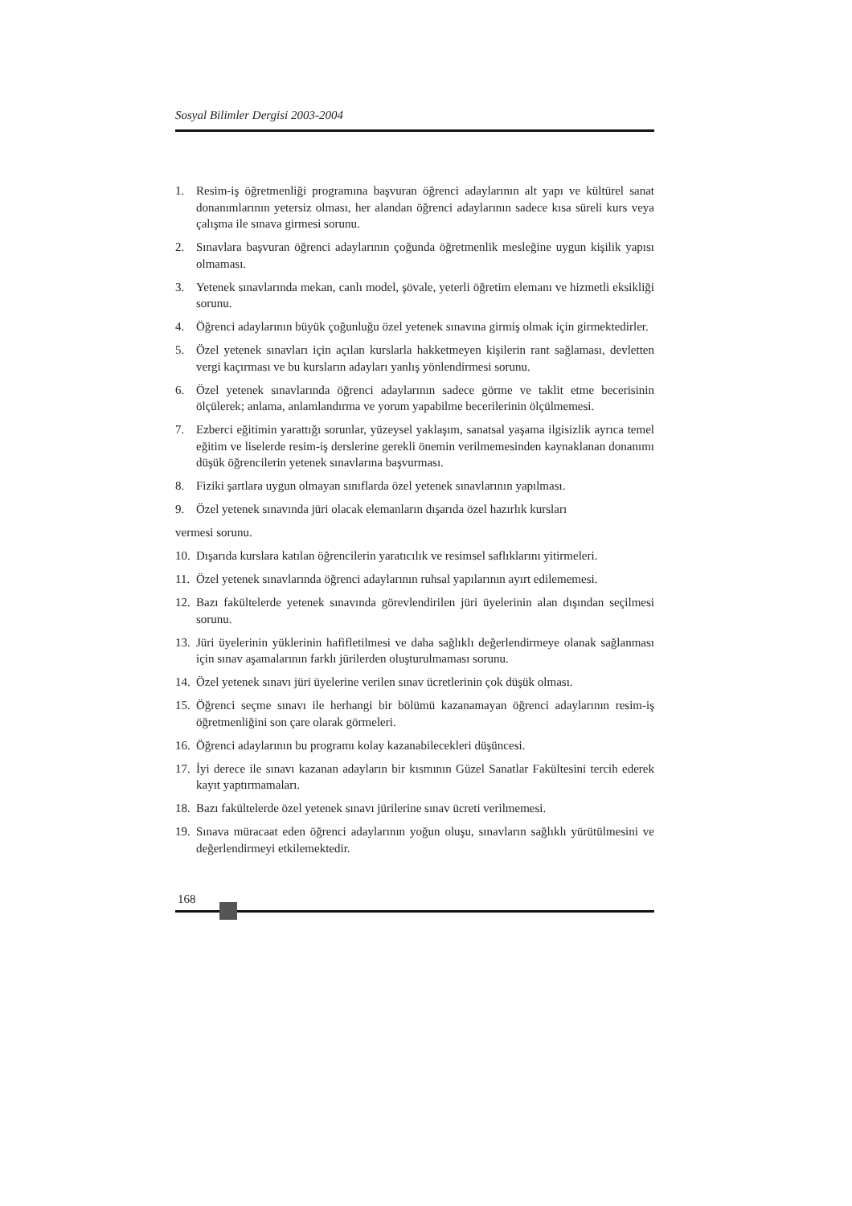Sosyal Bilimler Dergisi 2003-2004
1. Resim-iş öğretmenliği programına başvuran öğrenci adaylarının alt yapı ve kültürel sanat donanımlarının yetersiz olması, her alandan öğrenci adaylarının sadece kısa süreli kurs veya çalışma ile sınava girmesi sorunu.
2. Sınavlara başvuran öğrenci adaylarının çoğunda öğretmenlik mesleğine uygun kişilik yapısı olmaması.
3. Yetenek sınavlarında mekan, canlı model, şövale, yeterli öğretim elemanı ve hizmetli eksikliği sorunu.
4. Öğrenci adaylarının büyük çoğunluğu özel yetenek sınavına girmiş olmak için girmektedirler.
5. Özel yetenek sınavları için açılan kurslarla hakketmeyen kişilerin rant sağlaması, devletten vergi kaçırması ve bu kursların adayları yanlış yönlendirmesi sorunu.
6. Özel yetenek sınavlarında öğrenci adaylarının sadece görme ve taklit etme becerisinin ölçülerek; anlama, anlamlandırma ve yorum yapabilme becerilerinin ölçülmemesi.
7. Ezberci eğitimin yarattığı sorunlar, yüzeysel yaklaşım, sanatsal yaşama ilgisizlik ayrıca temel eğitim ve liselerde resim-iş derslerine gerekli önemin verilmemesinden kaynaklanan donanımı düşük öğrencilerin yetenek sınavlarına başvurması.
8. Fiziki şartlara uygun olmayan sınıflarda özel yetenek sınavlarının yapılması.
9. Özel yetenek sınavında jüri olacak elemanların dışarıda özel hazırlık kursları
vermesi sorunu.
10.
Dışarıda kurslara katılan öğrencilerin yaratıcılık ve resimsel saflıklarını yitirmeleri.
11.
Özel yetenek sınavlarında öğrenci adaylarının ruhsal yapılarının ayırt edilememesi.
12.
Bazı fakültelerde yetenek sınavında görevlendirilen jüri üyelerinin alan dışından seçilmesi sorunu.
13.
Jüri üyelerinin yüklerinin hafifletilmesi ve daha sağlıklı değerlendirmeye olanak sağlanması için sınav aşamalarının farklı jürilerden oluşturulmaması sorunu.
14.
Özel yetenek sınavı jüri üyelerine verilen sınav ücretlerinin çok düşük olması.
15.
Öğrenci seçme sınavı ile herhangi bir bölümü kazanamayan öğrenci adaylarının resim-iş öğretmenliğini son çare olarak görmeleri.
16.
Öğrenci adaylarının bu programı kolay kazanabilecekleri düşüncesi.
17.
İyi derece ile sınavı kazanan adayların bir kısmının Güzel Sanatlar Fakültesini tercih ederek kayıt yaptırmamaları.
18.
Bazı fakültelerde özel yetenek sınavı jürilerine sınav ücreti verilmemesi.
19.
Sınava müracaat eden öğrenci adaylarının yoğun oluşu, sınavların sağlıklı yürütülmesini ve değerlendirmeyi etkilemektedir.
168